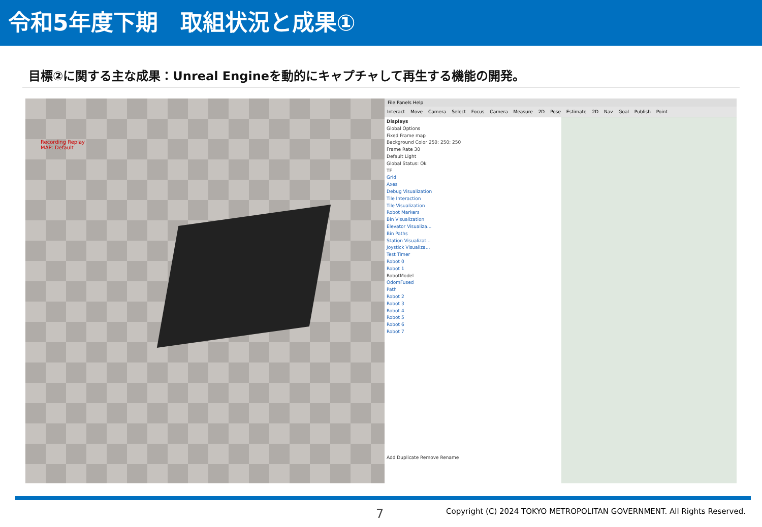令和5年度下期　取組状況と成果①
目標②に関する主な成果：Unreal Engineを動的にキャプチャして再生する機能の開発。
Recording Replay
MAP: Default
File Panels Help
Interact Move Camera Select Focus Camera Measure 2D Pose Estimate 2D Nav Goal Publish Point
Displays
Global Options
Fixed Frame map
Background Color 250; 250; 250
Frame Rate 30
Default Light
Global Status: Ok
TF
Grid
Axes
Debug Visualization
Tile Interaction
Tile Visualization
Robot Markers
Bin Visualization
Elevator Visualiza...
Bin Paths
Station Visualizat...
Joystick Visualiza...
Test Timer
Robot 0
Robot 1
RobotModel
OdomFused
Path
Robot 2
Robot 3
Robot 4
Robot 5
Robot 6
Robot 7
Add Duplicate Remove Rename
7 Copyright (C) 2024 TOKYO METROPOLITAN GOVERNMENT. All Rights Reserved.